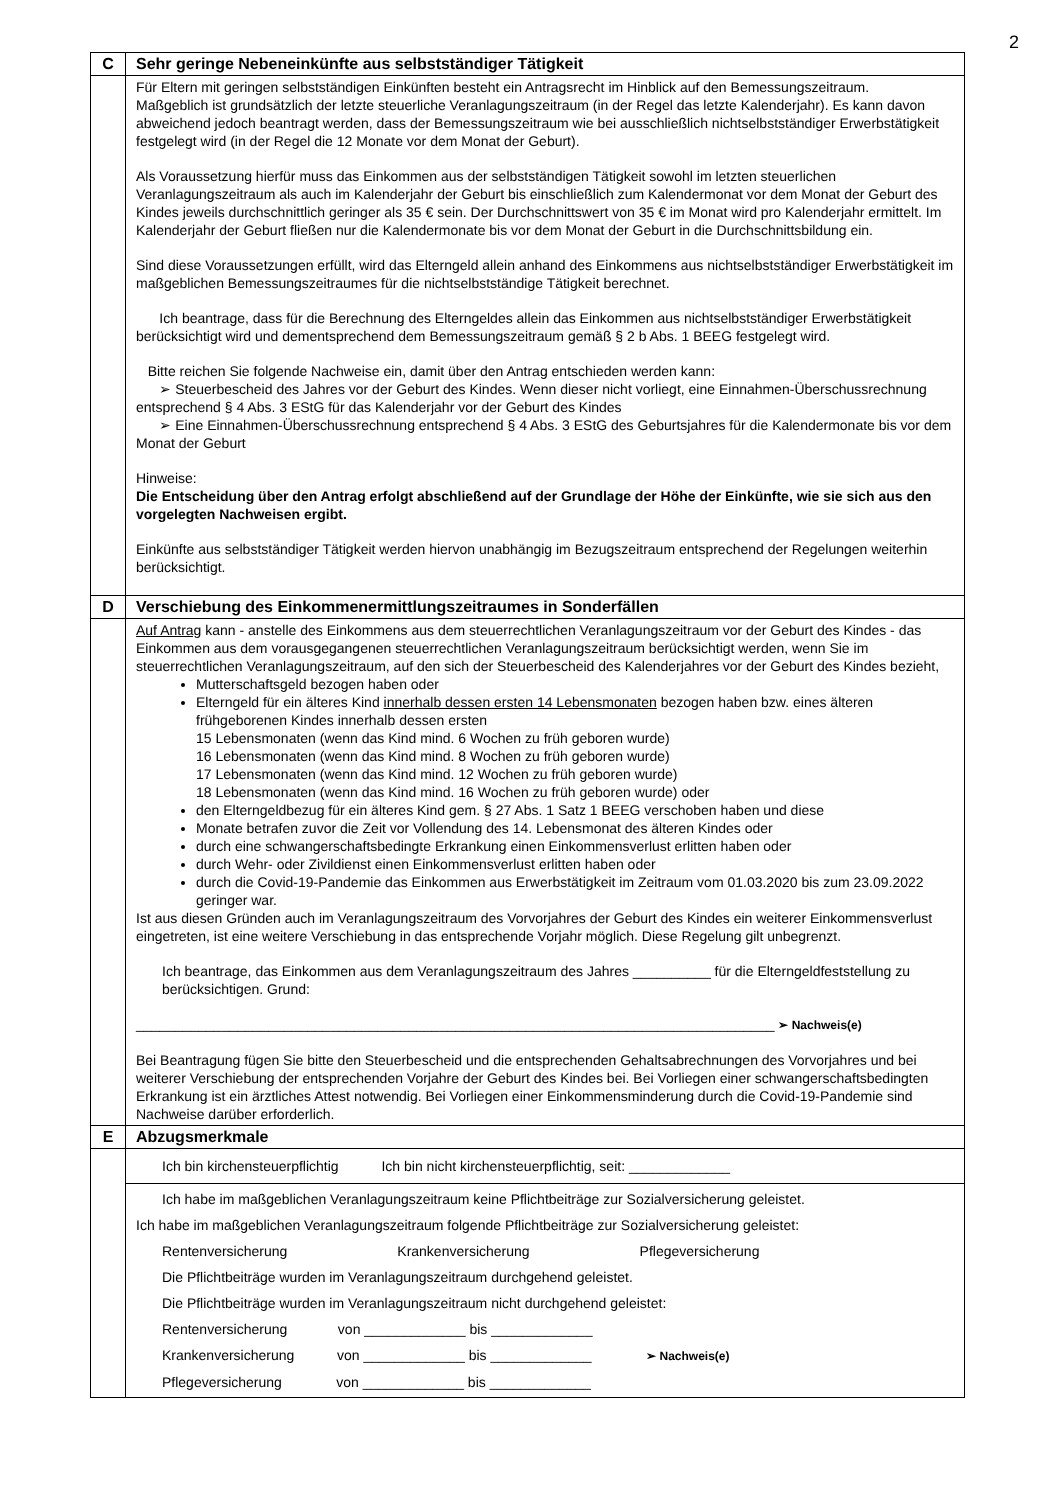2
| C | Sehr geringe Nebeneinkünfte aus selbstständiger Tätigkeit |
| | Für Eltern mit geringen selbstständigen Einkünften besteht ein Antragsrecht im Hinblick auf den Bemessungszeitraum. Maßgeblich ist grundsätzlich der letzte steuerliche Veranlagungszeitraum (in der Regel das letzte Kalenderjahr). Es kann davon abweichend jedoch beantragt werden, dass der Bemessungszeitraum wie bei ausschließlich nichtselbstständiger Erwerbstätigkeit festgelegt wird (in der Regel die 12 Monate vor dem Monat der Geburt). Als Voraussetzung hierfür muss das Einkommen aus der selbstständigen Tätigkeit sowohl im letzten steuerlichen Veranlagungszeitraum als auch im Kalenderjahr der Geburt bis einschließlich zum Kalendermonat vor dem Monat der Geburt des Kindes jeweils durchschnittlich geringer als 35 € sein. Der Durchschnittswert von 35 € im Monat wird pro Kalenderjahr ermittelt. Im Kalenderjahr der Geburt fließen nur die Kalendermonate bis vor dem Monat der Geburt in die Durchschnittsbildung ein. Sind diese Voraussetzungen erfüllt, wird das Elterngeld allein anhand des Einkommens aus nichtselbstständiger Erwerbstätigkeit im maßgeblichen Bemessungszeitraumes für die nichtselbstständige Tätigkeit berechnet. Ich beantrage, dass für die Berechnung des Elterngeldes allein das Einkommen aus nichtselbstständiger Erwerbstätigkeit berücksichtigt wird und dementsprechend dem Bemessungszeitraum gemäß § 2 b Abs. 1 BEEG festgelegt wird. Bitte reichen Sie folgende Nachweise ein, damit über den Antrag entschieden werden kann: ➢ Steuerbescheid des Jahres vor der Geburt des Kindes. Wenn dieser nicht vorliegt, eine Einnahmen-Überschussrechnung entsprechend § 4 Abs. 3 EStG für das Kalenderjahr vor der Geburt des Kindes ➢ Eine Einnahmen-Überschussrechnung entsprechend § 4 Abs. 3 EStG des Geburtsjahres für die Kalendermonate bis vor dem Monat der Geburt Hinweise: Die Entscheidung über den Antrag erfolgt abschließend auf der Grundlage der Höhe der Einkünfte, wie sie sich aus den vorgelegten Nachweisen ergibt. Einkünfte aus selbstständiger Tätigkeit werden hiervon unabhängig im Bezugszeitraum entsprechend der Regelungen weiterhin berücksichtigt. |
| D | Verschiebung des Einkommenermittlungszeitraumes in Sonderfällen |
| | Auf Antrag kann - anstelle des Einkommens aus dem steuerrechtlichen Veranlagungszeitraum vor der Geburt des Kindes - das Einkommen aus dem vorausgegangenen steuerrechtlichen Veranlagungszeitraum berücksichtigt werden, wenn Sie im steuerrechtlichen Veranlagungszeitraum, auf den sich der Steuerbescheid des Kalenderjahres vor der Geburt des Kindes bezieht, Mutterschaftsgeld bezogen haben oder Elterngeld für ein älteres Kind innerhalb dessen ersten 14 Lebensmonaten bezogen haben bzw. eines älteren frühgeborenen Kindes innerhalb dessen ersten 15 Lebensmonaten (wenn das Kind mind. 6 Wochen zu früh geboren wurde) 16 Lebensmonaten (wenn das Kind mind. 8 Wochen zu früh geboren wurde) 17 Lebensmonaten (wenn das Kind mind. 12 Wochen zu früh geboren wurde) 18 Lebensmonaten (wenn das Kind mind. 16 Wochen zu früh geboren wurde) oder den Elterngeldbezug für ein älteres Kind gem. § 27 Abs. 1 Satz 1 BEEG verschoben haben und diese Monate betrafen zuvor die Zeit vor Vollendung des 14. Lebensmonat des älteren Kindes oder durch eine schwangerschaftsbedingte Erkrankung einen Einkommensverlust erlitten haben oder durch Wehr- oder Zivildienst einen Einkommensverlust erlitten haben oder durch die Covid-19-Pandemie das Einkommen aus Erwerbstätigkeit im Zeitraum vom 01.03.2020 bis zum 23.09.2022 geringer war. Ist aus diesen Gründen auch im Veranlagungszeitraum des Vorvorjahres der Geburt des Kindes ein weiterer Einkommensverlust eingetreten, ist eine weitere Verschiebung in das entsprechende Vorjahr möglich. Diese Regelung gilt unbegrenzt. Ich beantrage, das Einkommen aus dem Veranlagungszeitraum des Jahres __________ für die Elterngeldfeststellung zu berücksichtigen. Grund: __________________________________________________________________________________ ➢ Nachweis(e) Bei Beantragung fügen Sie bitte den Steuerbescheid und die entsprechenden Gehaltsabrechnungen des Vorvorjahres und bei weiterer Verschiebung der entsprechenden Vorjahre der Geburt des Kindes bei. Bei Vorliegen einer schwangerschaftsbedingten Erkrankung ist ein ärztliches Attest notwendig. Bei Vorliegen einer Einkommensminderung durch die Covid-19-Pandemie sind Nachweise darüber erforderlich. |
| E | Abzugsmerkmale |
| | Ich bin kirchensteuerpflichtig Ich bin nicht kirchensteuerpflichtig, seit: _____________ |
| | Ich habe im maßgeblichen Veranlagungszeitraum keine Pflichtbeiträge zur Sozialversicherung geleistet. Ich habe im maßgeblichen Veranlagungszeitraum folgende Pflichtbeiträge zur Sozialversicherung geleistet: Rentenversicherung Krankenversicherung Pflegeversicherung Die Pflichtbeiträge wurden im Veranlagungszeitraum durchgehend geleistet. Die Pflichtbeiträge wurden im Veranlagungszeitraum nicht durchgehend geleistet: Rentenversicherung von _____________ bis _____________ Krankenversicherung von _____________ bis _____________ ➢ Nachweis(e) Pflegeversicherung von _____________ bis _____________ |